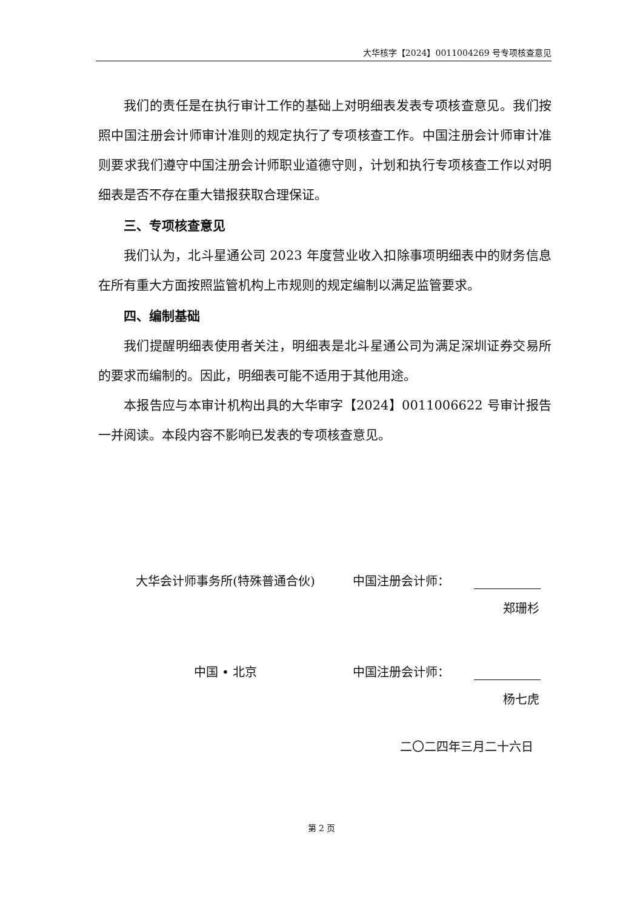大华核字【2024】0011004269 号专项核查意见
我们的责任是在执行审计工作的基础上对明细表发表专项核查意见。我们按照中国注册会计师审计准则的规定执行了专项核查工作。中国注册会计师审计准则要求我们遵守中国注册会计师职业道德守则，计划和执行专项核查工作以对明细表是否不存在重大错报获取合理保证。
三、专项核查意见
我们认为，北斗星通公司 2023 年度营业收入扣除事项明细表中的财务信息在所有重大方面按照监管机构上市规则的规定编制以满足监管要求。
四、编制基础
我们提醒明细表使用者关注，明细表是北斗星通公司为满足深圳证券交易所的要求而编制的。因此，明细表可能不适用于其他用途。
本报告应与本审计机构出具的大华审字【2024】0011006622 号审计报告一并阅读。本段内容不影响已发表的专项核查意见。
大华会计师事务所(特殊普通合伙)
中国注册会计师：
郑珊杉
中国 • 北京
中国注册会计师：
杨七虎
二〇二四年三月二十六日
第 2 页